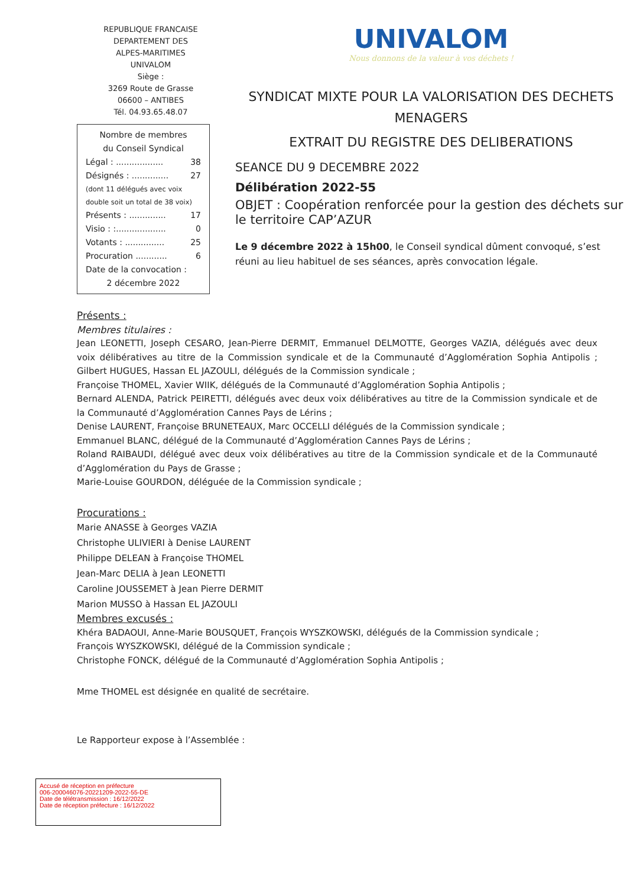REPUBLIQUE FRANCAISE
DEPARTEMENT DES
ALPES-MARITIMES
UNIVALOM
Siège :
3269 Route de Grasse
06600 – ANTIBES
Tél. 04.93.65.48.07
Nombre de membres
du Conseil Syndical
Légal : .................. 38
Désignés : .............. 27
(dont 11 délégués avec voix double soit un total de 38 voix)
Présents : .............. 17
Visio : :................... 0
Votants : ............... 25
Procuration ............ 6
Date de la convocation :
2 décembre 2022
UNIVALOM
Nous donnons de la valeur à vos déchets !
SYNDICAT MIXTE POUR LA VALORISATION DES DECHETS MENAGERS
EXTRAIT DU REGISTRE DES DELIBERATIONS
SEANCE DU 9 DECEMBRE 2022
Délibération 2022-55
OBJET : Coopération renforcée pour la gestion des déchets sur le territoire CAP’AZUR
Le 9 décembre 2022 à 15h00, le Conseil syndical dûment convoqué, s’est réuni au lieu habituel de ses séances, après convocation légale.
Présents :
Membres titulaires :
Jean LEONETTI, Joseph CESARO, Jean-Pierre DERMIT, Emmanuel DELMOTTE, Georges VAZIA, délégués avec deux voix délibératives au titre de la Commission syndicale et de la Communauté d’Agglomération Sophia Antipolis ; Gilbert HUGUES, Hassan EL JAZOULI, délégués de la Commission syndicale ;
Françoise THOMEL, Xavier WIIK, délégués de la Communauté d’Agglomération Sophia Antipolis ;
Bernard ALENDA, Patrick PEIRETTI, délégués avec deux voix délibératives au titre de la Commission syndicale et de la Communauté d’Agglomération Cannes Pays de Lérins ;
Denise LAURENT, Françoise BRUNETEAUX, Marc OCCELLI délégués de la Commission syndicale ;
Emmanuel BLANC, délégué de la Communauté d’Agglomération Cannes Pays de Lérins ;
Roland RAIBAUDI, délégué avec deux voix délibératives au titre de la Commission syndicale et de la Communauté d’Agglomération du Pays de Grasse ;
Marie-Louise GOURDON, déléguée de la Commission syndicale ;
Procurations :
Marie ANASSE à Georges VAZIA
Christophe ULIVIERI à Denise LAURENT
Philippe DELEAN à Françoise THOMEL
Jean-Marc DELIA à Jean LEONETTI
Caroline JOUSSEMET à Jean Pierre DERMIT
Marion MUSSO à Hassan EL JAZOULI
Membres excusés :
Khéra BADAOUI, Anne-Marie BOUSQUET, François WYSZKOWSKI, délégués de la Commission syndicale ;
François WYSZKOWSKI, délégué de la Commission syndicale ;
Christophe FONCK, délégué de la Communauté d’Agglomération Sophia Antipolis ;
Mme THOMEL est désignée en qualité de secrétaire.
Le Rapporteur expose à l’Assemblée :
Accusé de réception en préfecture
006-200046076-20221209-2022-55-DE
Date de télétransmission : 16/12/2022
Date de réception préfecture : 16/12/2022